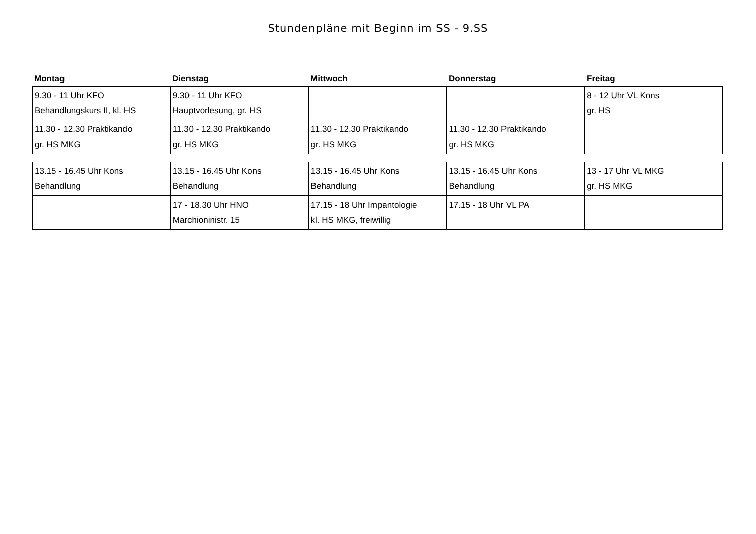Stundenpläne mit Beginn im SS - 9.SS
| Montag | Dienstag | Mittwoch | Donnerstag | Freitag |
| --- | --- | --- | --- | --- |
| 9.30 - 11 Uhr KFO Behandlungskurs II, kl. HS | 9.30 - 11 Uhr KFO Hauptvorlesung, gr. HS | | | 8 - 12 Uhr VL Kons gr. HS |
| 11.30 - 12.30 Praktikando gr. HS MKG | 11.30 - 12.30 Praktikando gr. HS MKG | 11.30 - 12.30 Praktikando gr. HS MKG | 11.30 - 12.30 Praktikando gr. HS MKG | |
| 13.15 - 16.45 Uhr Kons Behandlung | 13.15 - 16.45 Uhr Kons Behandlung | 13.15 - 16.45 Uhr Kons Behandlung | 13.15 - 16.45 Uhr Kons Behandlung | 13 - 17 Uhr VL MKG gr. HS MKG |
| | 17 - 18.30 Uhr HNO Marchioninistr. 15 | 17.15 - 18 Uhr Impantologie kl. HS MKG, freiwillig | 17.15 - 18 Uhr VL PA | |